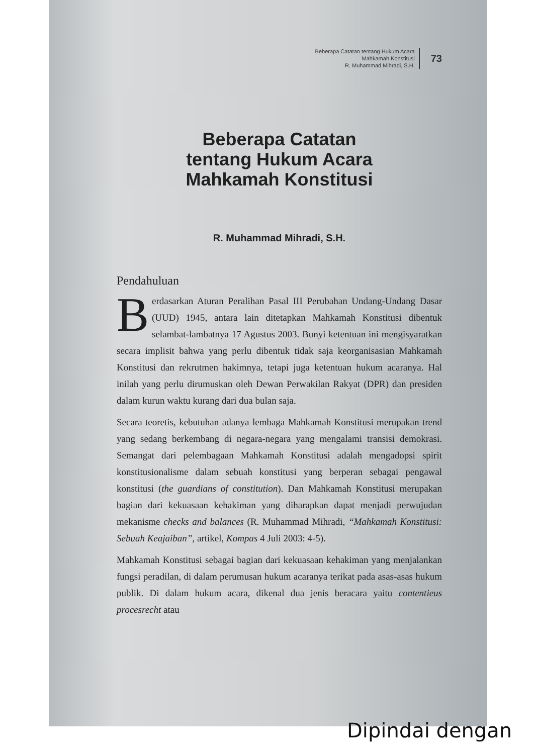Beberapa Catatan tentang Hukum Acara
Mahkamah Konstitusi
R. Muhammad Mihradi, S.H.
73
Beberapa Catatan
tentang Hukum Acara
Mahkamah Konstitusi
R. Muhammad Mihradi, S.H.
Pendahuluan
Berdasarkan Aturan Peralihan Pasal III Perubahan Undang-Undang Dasar (UUD) 1945, antara lain ditetapkan Mahkamah Konstitusi dibentuk selambat-lambatnya 17 Agustus 2003. Bunyi ketentuan ini mengisyaratkan secara implisit bahwa yang perlu dibentuk tidak saja keorganisasian Mahkamah Konstitusi dan rekrutmen hakimnya, tetapi juga ketentuan hukum acaranya. Hal inilah yang perlu dirumuskan oleh Dewan Perwakilan Rakyat (DPR) dan presiden dalam kurun waktu kurang dari dua bulan saja.
Secara teoretis, kebutuhan adanya lembaga Mahkamah Konstitusi merupakan trend yang sedang berkembang di negara-negara yang mengalami transisi demokrasi. Semangat dari pelembagaan Mahkamah Konstitusi adalah mengadopsi spirit konstitusionalisme dalam sebuah konstitusi yang berperan sebagai pengawal konstitusi (the guardians of constitution). Dan Mahkamah Konstitusi merupakan bagian dari kekuasaan kehakiman yang diharapkan dapat menjadi perwujudan mekanisme checks and balances (R. Muhammad Mihradi, “Mahkamah Konstitusi: Sebuah Keajaiban”, artikel, Kompas 4 Juli 2003: 4-5).
Mahkamah Konstitusi sebagai bagian dari kekuasaan kehakiman yang menjalankan fungsi peradilan, di dalam perumusan hukum acaranya terikat pada asas-asas hukum publik. Di dalam hukum acara, dikenal dua jenis beracara yaitu contentieus procesrecht atau
Dipindai dengan